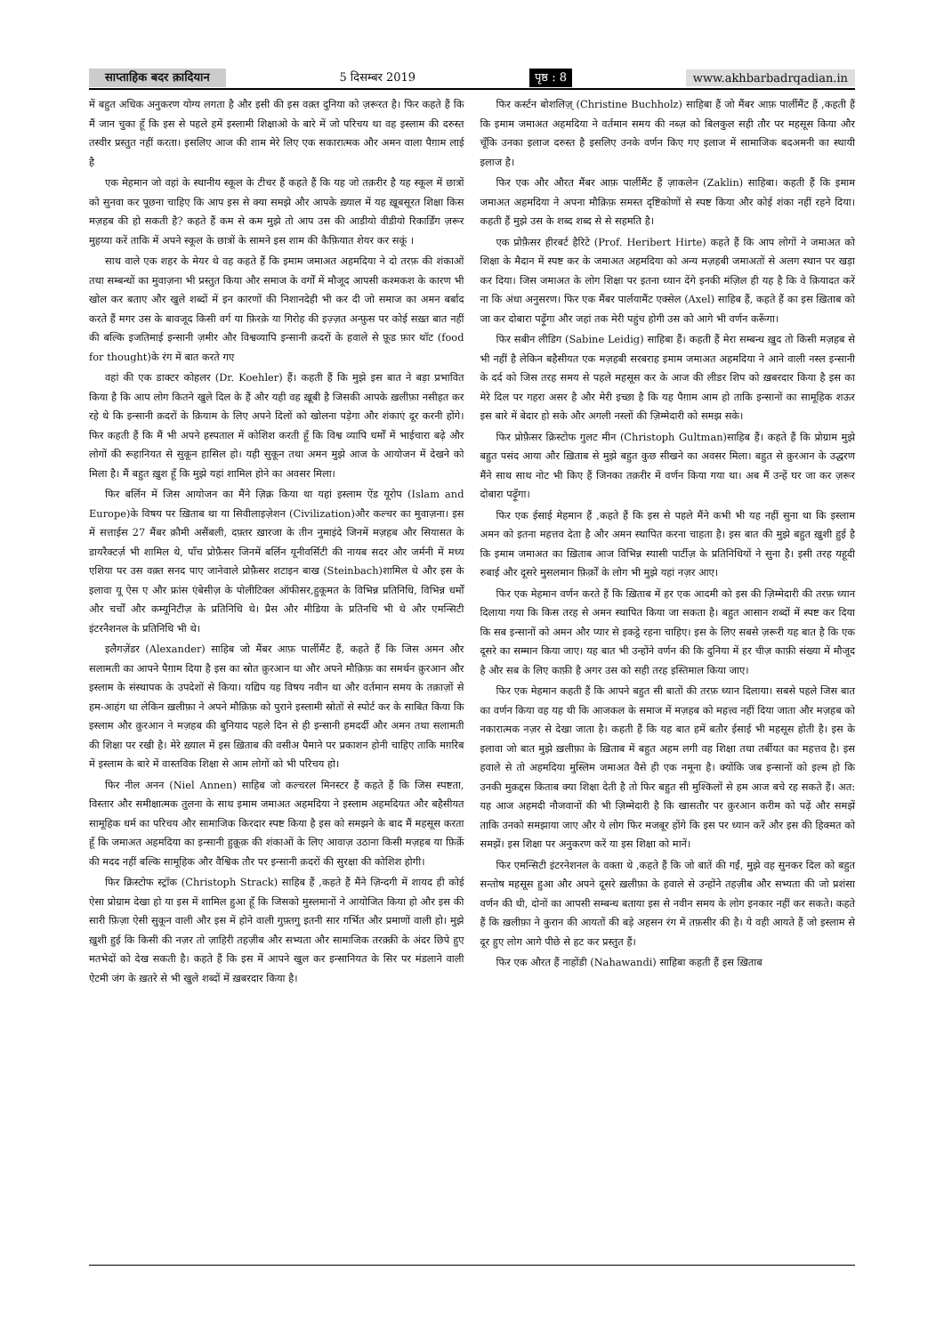साप्ताहिक बदर क़ादियान 5 दिसम्बर 2019 पृष्ठ : 8 www.akhbarbadrqadian.in
में बहुत अधिक अनुकरण योग्य लगता है और इसी की इस वक़्त दुनिया को ज़रूरत है। फिर कहते हैं कि मैं जान चुका हूँ कि इस से पहले हमें इस्लामी शिक्षाओ के बारे में जो परिचय था वह इस्लाम की दरुस्त तस्वीर प्रस्तुत नहीं करता। इसलिए आज की शाम मेरे लिए एक सकारात्मक और अमन वाला पैग़ाम लाई है
एक मेहमान जो वहां के स्थानीय स्कूल के टीचर हैं कहते हैं कि यह जो तक़रीर है यह स्कूल में छात्रों को सुनवा कर पूछना चाहिए कि आप इस से क्या समझे और आपके ख़्याल में यह ख़ूबसूरत शिक्षा किस मज़हब की हो सकती है? कहते हैं कम से कम मुझे तो आप उस की आडीयो वीडीयो रिकार्डिंग ज़रूर मुहय्या करें ताकि में अपने स्कूल के छात्रों के सामने इस शाम की कैफ़ियात शेयर कर सकूं ।
साथ वाले एक शहर के मेयर थे वह कहते हैं कि इमाम जमाअत अहमदिया ने दो तरफ़ की शंकाओं तथा सम्बन्धों का मुवाज़ना भी प्रस्तुत किया और समाज के वर्गों में मौजूद आपसी कश्मकश के कारण भी खोल कर बताए और खुले शब्दों में इन कारणों की निशानदेही भी कर दी जो समाज का अमन बर्बाद करते हैं मगर उस के बावजूद किसी वर्ग या फ़िरक़े या गिरोह की इज़्ज़त अन्फ़ुस पर कोई सख़्त बात नहीं की बल्कि इजतिमाई इन्सानी ज़मीर और विश्वव्यापि इन्सानी क़दरों के हवाले से फ़ूड फ़ार थॉट (food for thought)के रंग में बात करते गए
वहां की एक डाक्टर कोहलर (Dr. Koehler) हैं। कहती हैं कि मुझे इस बात ने बड़ा प्रभावित किया है कि आप लोग कितने खुले दिल के हैं और यही वह ख़ूबी है जिसकी आपके ख़लीफ़ा नसीहत कर रहे थे कि इन्सानी क़दरों के क़ियाम के लिए अपने दिलों को खोलना पड़ेगा और शंकाएं दूर करनी होंगे। फिर कहती हैं कि मैं भी अपने हस्पताल में कोशिश करती हूँ कि विश्व व्यापि धर्मों में भाईचारा बढ़े और लोगों की रूहानियत से सुकून हासिल हो। यही सुकून तथा अमन मुझे आज के आयोजन में देखने को मिला है। मैं बहुत ख़ुश हूँ कि मुझे यहां शामिल होने का अवसर मिला।
फिर बर्लिन में जिस आयोजन का मैंने ज़िक्र किया था यहां इस्लाम ऐंड यूरोप (Islam and Europe)के विषय पर ख़िताब था या सिवीलाइज़ेशन (Civilization)और कल्चर का मुवाज़ना। इस में सत्ताईस 27 मैंबर क़ौमी असैंबली, दफ़्तर ख़ारजा के तीन नुमाइंदे जिनमें मज़हब और सियासत के डायरैक्टर्ज़ भी शामिल थे, पाँच प्रोफ़ैसर जिनमें बर्लिन यूनीवर्सिटी की नायब सदर और जर्मनी में मध्य एशिया पर उस वक़्त सनद पाए जानेवाले प्रोफ़ैसर शटाइन बाख (Steinbach)शामिल थे और इस के इलावा यू ऐस ए और फ्रांस एंबेसीज़ के पोलीटिक्ल ऑफीसर,हुकूमत के विभिन्न प्रतिनिधि, विभिन्न धर्मों और चर्चों और कम्यूनिटीज़ के प्रतिनिधि थे। प्रैस और मीडिया के प्रतिनधि भी थे और एमन्सिटी इंटरनैशनल के प्रतिनिधि भी थे।
इलैगज़ेंडर (Alexander) साहिब जो मैंबर आफ़ पार्लीमैंट हैं, कहते हैं कि जिस अमन और सलामती का आपने पैग़ाम दिया है इस का स्रोत क़ुरआन था और अपने मौक़िफ़ का समर्थन क़ुरआन और इस्लाम के संस्थापक के उपदेशों से किया। यद्यिप यह विषय नवीन था और वर्तमान समय के तक़ाज़ों से हम-आहंग था लेकिन ख़लीफ़ा ने अपने मौक़िफ़ को पुराने इस्लामी स्रोतों से स्पोर्ट कर के साबित किया कि इस्लाम और क़ुरआन ने मज़हब की बुनियाद पहले दिन से ही इन्सानी हमदर्दी और अमन तथा सलामती की शिक्षा पर रखी है। मेरे ख़्याल में इस ख़िताब की वसीअ पैमाने पर प्रकाशन होनी चाहिए ताकि मग़रिब में इस्लाम के बारे में वास्तविक शिक्षा से आम लोगों को भी परिचय हो।
फिर नील अनन (Niel Annen) साहिब जो कल्चरल मिनस्टर हैं कहते हैं कि जिस स्पष्टता, विस्तार और समीक्षात्मक तुलना के साथ इमाम जमाअत अहमदिया ने इस्लाम अहमदियत और बहैसीयत सामूहिक धर्म का परिचय और सामाजिक किरदार स्पष्ट किया है इस को समझने के बाद मैं महसूस करता हूँ कि जमाअत अहमदिया का इन्सानी हुक़ूक़ की शंकाओं के लिए आवाज़ उठाना किसी मज़हब या फ़िर्क़े की मदद नहीं बल्कि सामूहिक और वैश्विक तौर पर इन्सानी क़दरों की सुरक्षा की कोशिश होगी।
फिर क्रिस्टोफ स्ट्रॉक (Christoph Strack) साहिब हैं ,कहते हैं मैंने ज़िन्दगी में शायद ही कोई ऐसा प्रोग्राम देखा हो या इस में शामिल हुआ हूँ कि जिसको मुस्लमानों ने आयोजित किया हो और इस की सारी फ़िज़ा ऐसी सुकून वाली और इस में होने वाली गुफ़्तगु इतनी सार गर्भित और प्रमाणों वाली हो। मुझे ख़ुशी हुई कि किसी की नज़र तो ज़ाहिरी तहज़ीब और सभ्यता और सामाजिक तरक़्क़ी के अंदर छिपे हुए मतभेदों को देख सकती है। कहते हैं कि इस में आपने खुल कर इन्सानियत के सिर पर मंडलाने वाली ऐटमी जंग के ख़तरे से भी खुले शब्दों में ख़बरदार किया है।
फिर कर्स्टन बोशलिज़् (Christine Buchholz) साहिबा हैं जो मैंबर आफ़ पार्लीमैंट हैं ,कहती हैं कि इमाम जमाअत अहमदिया ने वर्तमान समय की नब्ज़ को बिलकुल सही तौर पर महसूस किया और चूँकि उनका इलाज दरुस्त है इसलिए उनके वर्णन किए गए इलाज में सामाजिक बदअमनी का स्थायी इलाज है।
फिर एक और औरत मैंबर आफ़ पार्लीमैंट हैं ज़ाकलेन (Zaklin) साहिबा। कहती हैं कि इमाम जमाअत अहमदिया ने अपना मौक़िफ़ समस्त दृष्टिकोणों से स्पष्ट किया और कोई शंका नहीं रहने दिया। कहती हैं मुझे उस के शब्द शब्द से से सहमति है।
एक प्रोफ़ैसर हीरबर्ट हैरिटे (Prof. Heribert Hirte) कहते हैं कि आप लोगों ने जमाअत को शिक्षा के मैदान में स्पष्ट कर के जमाअत अहमदिया को अन्य मज़हबी जमाअतों से अलग स्थान पर खड़ा कर दिया। जिस जमाअत के लोग शिक्षा पर इतना ध्यान देंगे इनकी मंज़िल ही यह है कि वे क़ियादत करें ना कि अंधा अनुसरण। फिर एक मैंबर पार्लयामैंट एक्सेल (Axel) साहिब हैं, कहते हैं का इस ख़िताब को जा कर दोबारा पढ़ूँगा और जहां तक मेरी पहुंच होगी उस को आगे भी वर्णन करूँगा।
फिर सबीन लीडिग (Sabine Leidig) साहिबा हैं। कहती हैं मेरा सम्बन्ध ख़ुद तो किसी मज़हब से भी नहीं है लेकिन बहैसीयत एक मज़हबी सरबराह इमाम जमाअत अहमदिया ने आने वाली नस्ल इन्सानी के दर्द को जिस तरह समय से पहले महसूस कर के आज की लीडर शिप को ख़बरदार किया है इस का मेरे दिल पर गहरा असर है और मेरी इच्छा है कि यह पैग़ाम आम हो ताकि इन्सानों का सामूहिक शऊर इस बारे में बेदार हो सके और अगली नस्लों की ज़िम्मेदारी को समझ सके।
फिर प्रोफ़ैसर क्रिस्टोफ गुलट मीन (Christoph Gultman)साहिब हैं। कहते हैं कि प्रोग्राम मुझे बहुत पसंद आया और ख़िताब से मुझे बहुत कुछ सीखने का अवसर मिला। बहुत से क़ुरआन के उद्धरण मैंने साथ साथ नोट भी किए हैं जिनका तक़रीर में वर्णन किया गया था। अब मैं उन्हें घर जा कर ज़रूर दोबारा पढ़ूँगा।
फिर एक ईसाई मेहमान हैं ,कहते हैं कि इस से पहले मैंने कभी भी यह नहीं सुना था कि इस्लाम अमन को इतना महत्तव देता है और अमन स्थापित करना चाहता है। इस बात की मुझे बहुत ख़ुशी हुई है कि इमाम जमाअत का ख़िताब आज विभिन्न स्यासी पार्टीज़ के प्रतिनिधियों ने सुना है। इसी तरह यहूदी रुबाई और दूसरे मुसलमान फ़िर्क़ों के लोग भी मुझे यहां नज़र आए।
फिर एक मेहमान वर्णन करते हैं कि ख़िताब में हर एक आदमी को इस की ज़िम्मेदारी की तरफ़ ध्यान दिलाया गया कि किस तरह से अमन स्थापित किया जा सकता है। बहुत आसान शब्दों में स्पष्ट कर दिया कि सब इन्सानों को अमन और प्यार से इकट्ठे रहना चाहिए। इस के लिए सबसे ज़रूरी यह बात है कि एक दूसरे का सम्मान किया जाए। यह बात भी उन्होंने वर्णन की कि दुनिया में हर चीज़ काफ़ी संख्या में मौजूद है और सब के लिए काफ़ी है अगर उस को सही तरह इस्तिमाल किया जाए।
फिर एक मेहमान कहती हैं कि आपने बहुत सी बातों की तरफ़ ध्यान दिलाया। सबसे पहले जिस बात का वर्णन किया वह यह थी कि आजकल के समाज में मज़हब को महत्त्व नहीं दिया जाता और मज़हब को नकारात्मक नज़र से देखा जाता है। कहती हैं कि यह बात हमें बतौर ईसाई भी महसूस होती है। इस के इलावा जो बात मुझे ख़लीफ़ा के ख़िताब में बहुत अहम लगी वह शिक्षा तथा तर्बीयत का महत्तव है। इस हवाले से तो अहमदिया मुस्लिम जमाअत वैसे ही एक नमूना है। क्योंकि जब इन्सानों को इल्म हो कि उनकी मुक़द्दस किताब क्या शिक्षा देती है तो फिर बहुत सी मुश्किलों से हम आज बचे रह सकते हैं। अत: यह आज अहमदी नौजवानों की भी ज़िम्मेदारी है कि खासतौर पर क़ुरआन करीम को पढ़ें और समझें ताकि उनको समझाया जाए और ये लोग फिर मजबूर होंगे कि इस पर ध्यान करें और इस की हिक्मत को समझें। इस शिक्षा पर अनुकरण करें या इस शिक्षा को मानें।
फिर एमन्सिटी इंटरनेशनल के वक्ता थे ,कहते हैं कि जो बातें की गईं, मुझे वह सुनकर दिल को बहुत सन्तोष महसूस हुआ और अपने दूसरे ख़लीफ़ा के हवाले से उन्होंने तहज़ीब और सभ्यता की जो प्रशंसा वर्णन की थी, दोनों का आपसी सम्बन्ध बताया इस से नवीन समय के लोग इनकार नहीं कर सकते। कहते हैं कि ख़लीफ़ा ने कुरान की आयतों की बड़े अहसन रंग में तफ़सीर की है। ये वही आयते हैं जो इस्लाम से दूर हुए लोग आगे पीछे से हट कर प्रस्तुत हैं।
फिर एक औरत हैं नाहोंडी (Nahawandi) साहिबा कहती हैं इस ख़िताब